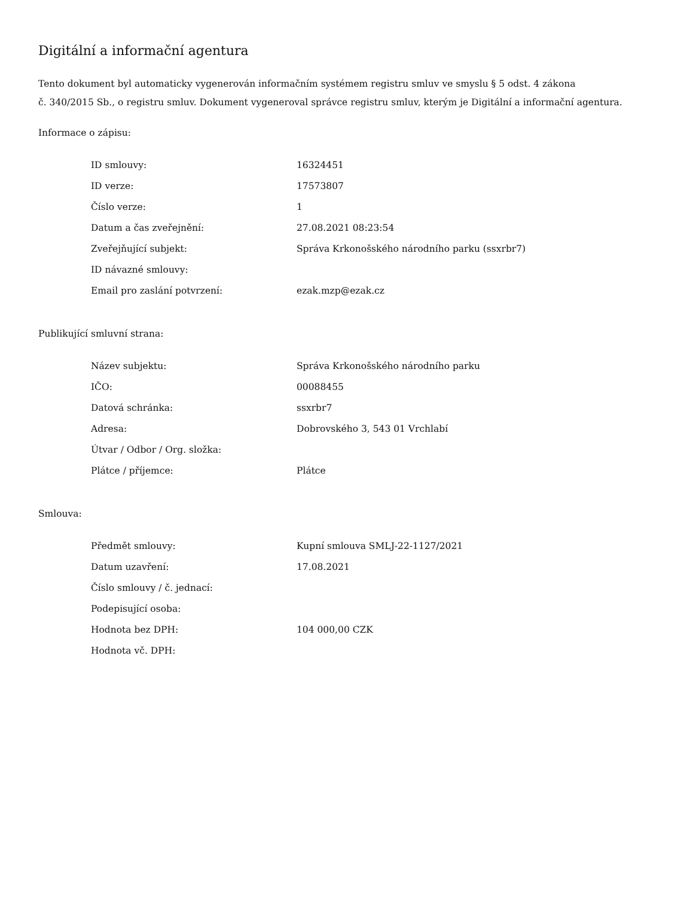Digitální a informační agentura
Tento dokument byl automaticky vygenerován informačním systémem registru smluv ve smyslu § 5 odst. 4 zákona
č. 340/2015 Sb., o registru smluv. Dokument vygeneroval správce registru smluv, kterým je Digitální a informační agentura.
Informace o zápisu:
| ID smlouvy: | 16324451 |
| ID verze: | 17573807 |
| Číslo verze: | 1 |
| Datum a čas zveřejnění: | 27.08.2021 08:23:54 |
| Zveřejňující subjekt: | Správa Krkonošského národního parku (ssxrbr7) |
| ID návazné smlouvy: | |
| Email pro zaslání potvrzení: | ezak.mzp@ezak.cz |
Publikující smluvní strana:
| Název subjektu: | Správa Krkonošského národního parku |
| IČO: | 00088455 |
| Datová schránka: | ssxrbr7 |
| Adresa: | Dobrovského 3, 543 01 Vrchlabí |
| Útvar / Odbor / Org. složka: | |
| Plátce / příjemce: | Plátce |
Smlouva:
| Předmět smlouvy: | Kupní smlouva SMLJ-22-1127/2021 |
| Datum uzavření: | 17.08.2021 |
| Číslo smlouvy / č. jednací: | |
| Podepisující osoba: | |
| Hodnota bez DPH: | 104 000,00 CZK |
| Hodnota vč. DPH: | |